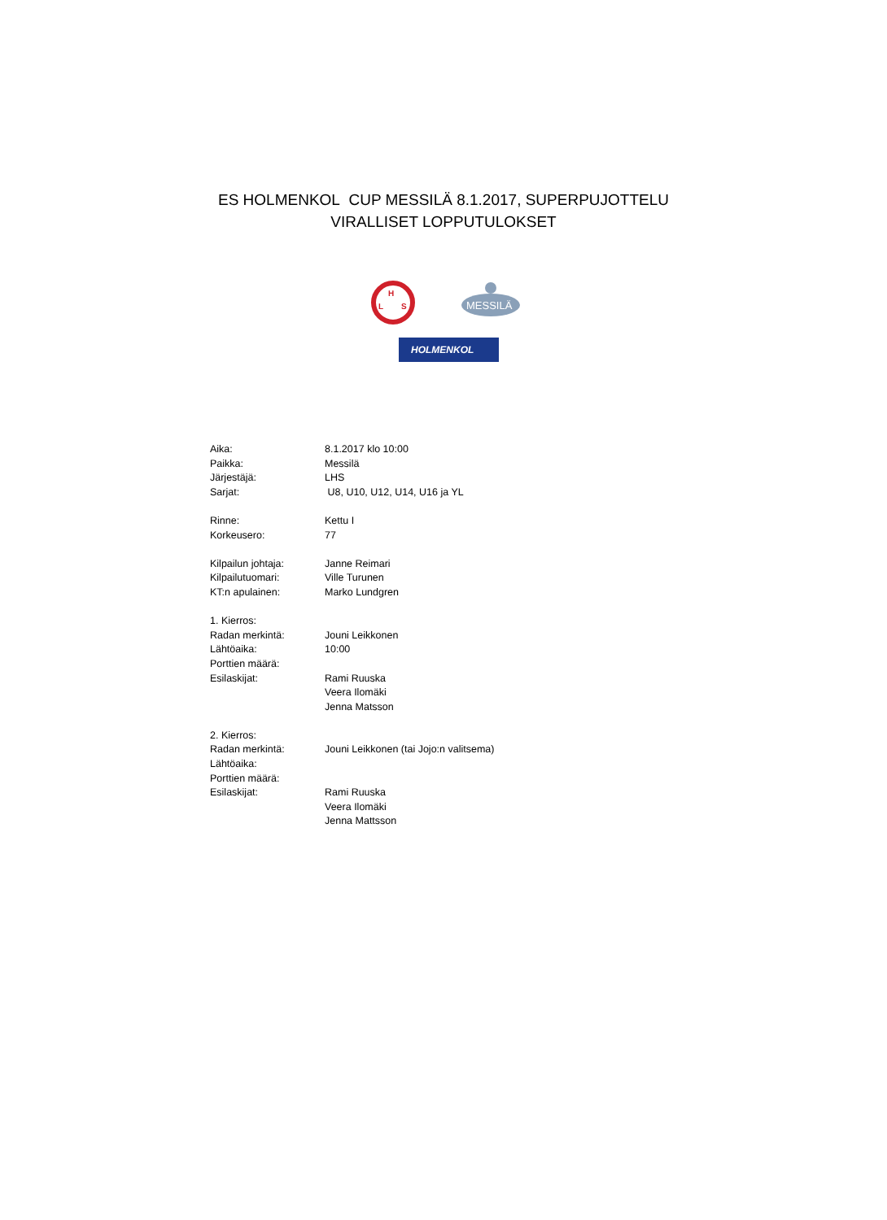ES HOLMENKOL CUP MESSILÄ 8.1.2017, SUPERPUJOTTELU
VIRALLISET LOPPUTULOKSET
H
L
S
MESSILÄ
HOLMENKOL
| Aika: | 8.1.2017 klo 10:00 |
| Paikka: | Messilä |
| Järjestäjä: | LHS |
| Sarjat: | U8, U10, U12, U14, U16 ja YL |
| Rinne: | Kettu I |
| Korkeusero: | 77 |
| Kilpailun johtaja: | Janne Reimari |
| Kilpailutuomari: | Ville Turunen |
| KT:n apulainen: | Marko Lundgren |
| 1. Kierros: | |
| Radan merkintä: | Jouni Leikkonen |
| Lähtöaika: | 10:00 |
| Porttien määrä: | |
| Esilaskijat: | Rami Ruuska |
| | Veera Ilomäki |
| | Jenna Matsson |
| 2. Kierros: | |
| Radan merkintä: | Jouni Leikkonen (tai Jojo:n valitsema) |
| Lähtöaika: | |
| Porttien määrä: | |
| Esilaskijat: | Rami Ruuska |
| | Veera Ilomäki |
| | Jenna Mattsson |